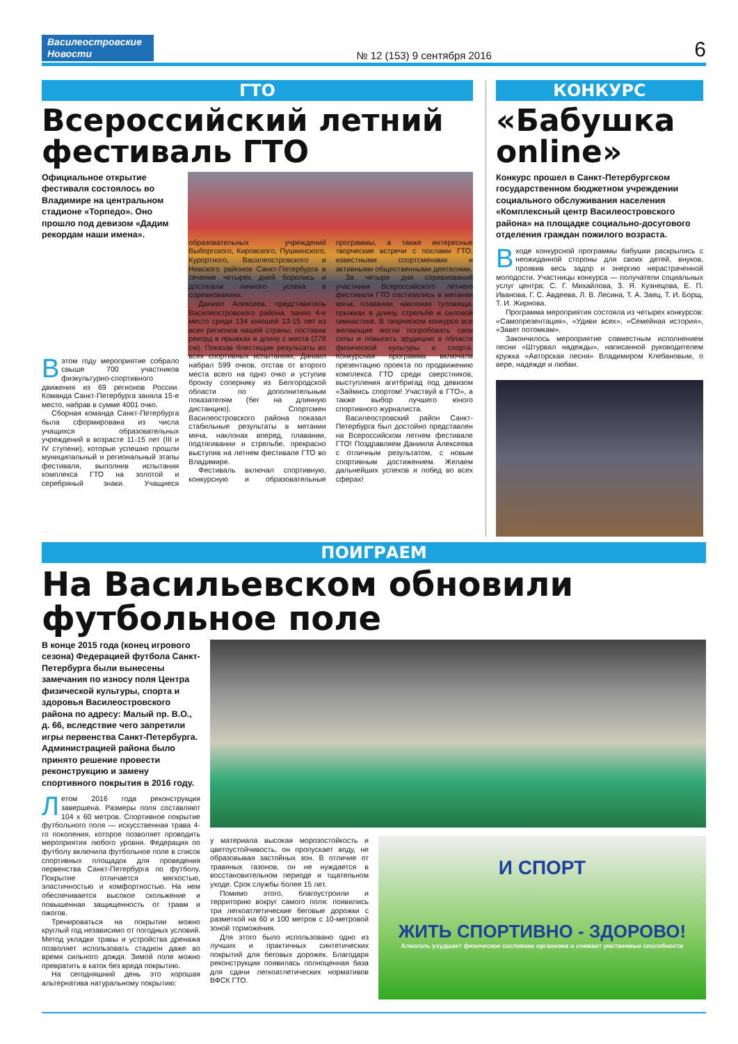Василеостровские Новости
№ 12 (153) 9 сентября 2016
6
ГТО
Всероссийский летний фестиваль ГТО
Официальное открытие фестиваля состоялось во Владимире на центральном стадионе «Торпедо». Оно прошло под девизом «Дадим рекордам наши имена».
Вэтом году мероприятие собрало свыше 700 участников физкультурно-спортивного движения из 69 регионов России. Команда Санкт-Петербурга заняла 15-е место, набрав в сумме 4001 очко.
Сборная команда Санкт-Петербурга была сформирована из числа учащихся образовательных учреждений в возрасте 11-15 лет (III и IV ступени), которые успешно прошли муниципальный и региональный этапы фестиваля, выполнив испытания комплекса ГТО на золотой и серебряный знаки. Учащиеся образовательных учреждений Выборгского, Кировского, Пушкинского, Курортного, Василеостровского и Невского районов Санкт-Петербурга в течение четырех дней боролись и достигали личного успеха в соревнованиях.
Даниил Алексеев, представитель Василеостровского района, занял 4-е место среди 134 юношей 13-15 лет из всех регионов нашей страны, поставив рекорд в прыжках в длину с места (278 см). Показав блестящие результаты во всех спортивных испытаниях, Даниил набрал 599 очков, отстав от второго места всего на одно очко и уступив бронзу сопернику из Белгородской области по дополнительным показателям (бег на длинную дистанцию). Спортсмен Василеостровского района показал стабильные результаты в метании мяча, наклонах вперед, плавании, подтягивании и стрельбе, прекрасно выступив на летнем фестивале ГТО во Владимире.
Фестиваль включал спортивную, конкурсную и образовательные программы, а также интересные творческие встречи с послами ГТО, известными спортсменами и активными общественными деятелями.
За четыре дня соревнований участники Всероссийского летнего фестиваля ГТО состязались в метании мяча, плавании, наклонах туловища, прыжках в длину, стрельбе и силовой гимнастике. В творческом конкурсе все желающие могли попробовать свои силы и повысить эрудицию в области физической культуры и спорта. Конкурсная программа включала презентацию проекта по продвижению комплекса ГТО среди сверстников, выступления агитбригад под девизом «Займись спортом! Участвуй в ГТО», а также выбор лучшего юного спортивного журналиста.
Василеостровский район Санкт-Петербурга был достойно представлен на Всероссийском летнем фестивале ГТО! Поздравляем Даниила Алексеева с отличным результатом, с новым спортивным достижением. Желаем дальнейших успехов и побед во всех сферах!
КОНКУРС
«Бабушка online»
Конкурс прошел в Санкт-Петербургском государственном бюджетном учреждении социального обслуживания населения «Комплексный центр Василеостровского района» на площадке социально-досугового отделения граждан пожилого возраста.
Входе конкурсной программы бабушки раскрылись с неожиданной стороны для своих детей, внуков, проявив весь задор и энергию нерастраченной молодости. Участницы конкурса — получатели социальных услуг центра: С. Г. Михайлова, З. Я. Кузнецова, Е. П. Иванова, Г. С. Авдеева, Л. В. Лесина, Т. А. Заец, Т. И. Борщ, Т. И. Жирнова.
Программа мероприятия состояла из четырех конкурсов: «Самопрезентация», «Удиви всех», «Семейная история», «Завет потомкам».
Закончилось мероприятие совместным исполнением песни «Штурвал надежды», написанной руководителем кружка «Авторская песня» Владимиром Клебановым, о вере, надежде и любви.
ПОИГРАЕМ
На Васильевском обновили футбольное поле
В конце 2015 года (конец игрового сезона) Федерацией футбола Санкт-Петербурга были вынесены замечания по износу поля Центра физической культуры, спорта и здоровья Василеостровского района по адресу: Малый пр. В.О., д. 66, вследствие чего запретили игры первенства Санкт-Петербурга. Администрацией района было принято решение провести реконструкцию и замену спортивного покрытия в 2016 году.
Летом 2016 года реконструкция завершена. Размеры поля составляют 104 х 60 метров. Спортивное покрытие футбольного поля — искусственная трава 4-го поколения, которое позволяет проводить мероприятия любого уровня. Федерация по футболу включила футбольное поле в список спортивных площадок для проведения первенства Санкт-Петербурга по футболу. Покрытие отличается мягкостью, эластичностью и комфортностью. На нем обеспечивается высокое скольжение и повышенная защищенность от травм и ожогов.
Тренироваться на покрытии можно круглый год независимо от погодных условий. Метод укладки травы и устройства дренажа позволяет использовать стадион даже во время сильного дождя. Зимой поле можно превратить в каток без вреда покрытию.
На сегодняшний день это хорошая альтернатива натуральному покрытию:
у материала высокая морозостойкость и цветоустойчивость, он пропускает воду, не образовывая застойных зон. В отличие от травяных газонов, он не нуждается в восстановительном периоде и тщательном уходе. Срок службы более 15 лет.
Помимо этого, благоустроили и территорию вокруг самого поля: появились три легкоатлетические беговые дорожки с разметкой на 60 и 100 метров с 10-метровой зоной торможения.
Для этого было использовано одно из лучших и практичных синтетических покрытий для беговых дорожек. Благодаря реконструкции появилась полноценная база для сдачи легкоатлетических нормативов ВФСК ГТО.
И СПОРТ
ЖИТЬ СПОРТИВНО - ЗДОРОВО!
Алкоголь ухудшает физическое состояние организма и снижает умственные способности